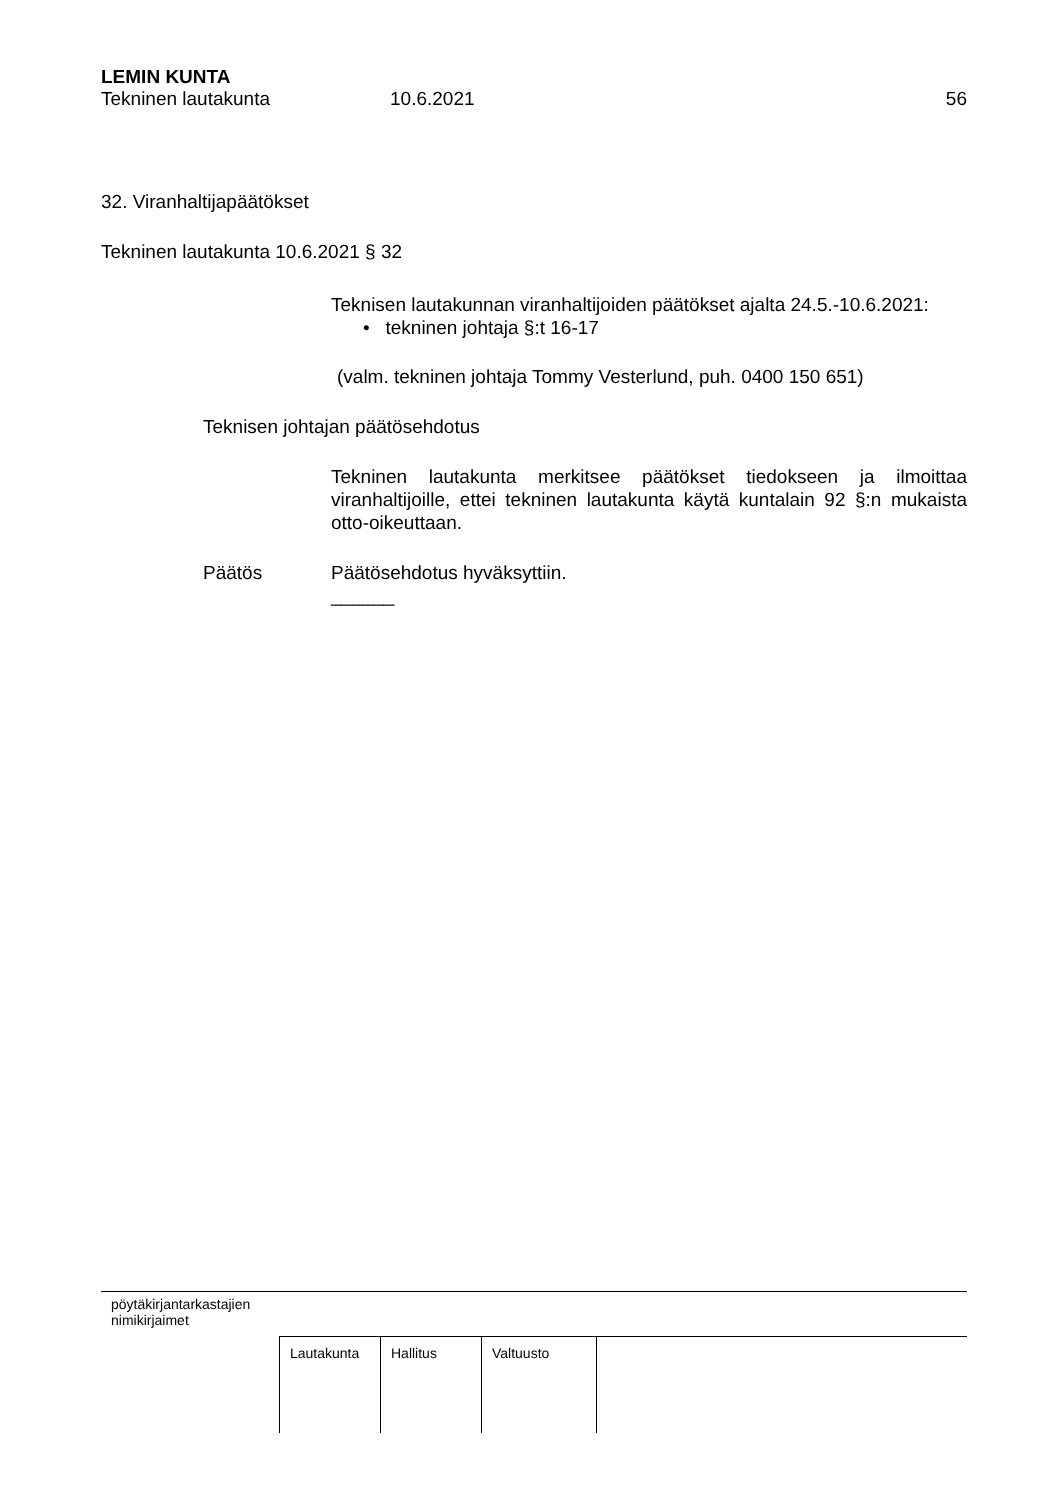LEMIN KUNTA
Tekninen lautakunta 10.6.2021 56
32. Viranhaltijapäätökset
Tekninen lautakunta 10.6.2021 § 32
Teknisen lautakunnan viranhaltijoiden päätökset ajalta 24.5.-10.6.2021:
• tekninen johtaja §:t 16-17
(valm. tekninen johtaja Tommy Vesterlund, puh. 0400 150 651)
Teknisen johtajan päätösehdotus
Tekninen lautakunta merkitsee päätökset tiedokseen ja ilmoittaa viranhaltijoille, ettei tekninen lautakunta käytä kuntalain 92 §:n mukaista otto-oikeuttaan.
Päätös Päätösehdotus hyväksyttiin.
______
pöytäkirjantarkastajien
nimikirjaimet
| Lautakunta | Hallitus | Valtuusto | |